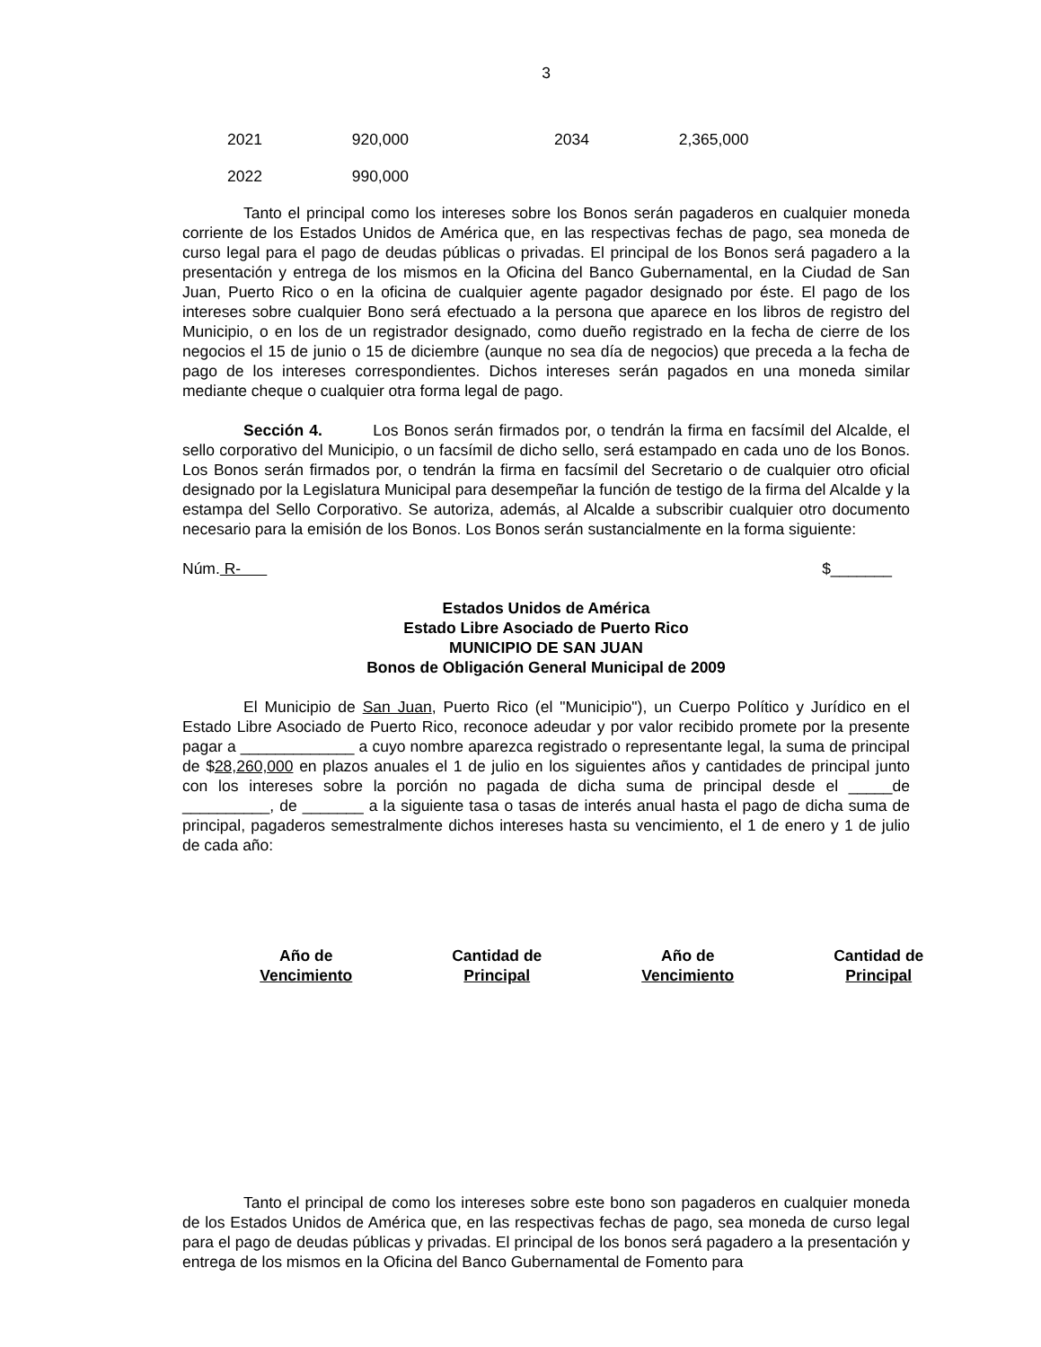3
| 2021 | 920,000 | 2034 | 2,365,000 |
| 2022 | 990,000 | | |
Tanto el principal como los intereses sobre los Bonos serán pagaderos en cualquier moneda corriente de los Estados Unidos de América que, en las respectivas fechas de pago, sea moneda de curso legal para el pago de deudas públicas o privadas. El principal de los Bonos será pagadero a la presentación y entrega de los mismos en la Oficina del Banco Gubernamental, en la Ciudad de San Juan, Puerto Rico o en la oficina de cualquier agente pagador designado por éste. El pago de los intereses sobre cualquier Bono será efectuado a la persona que aparece en los libros de registro del Municipio, o en los de un registrador designado, como dueño registrado en la fecha de cierre de los negocios el 15 de junio o 15 de diciembre (aunque no sea día de negocios) que preceda a la fecha de pago de los intereses correspondientes. Dichos intereses serán pagados en una moneda similar mediante cheque o cualquier otra forma legal de pago.
Sección 4. Los Bonos serán firmados por, o tendrán la firma en facsímil del Alcalde, el sello corporativo del Municipio, o un facsímil de dicho sello, será estampado en cada uno de los Bonos. Los Bonos serán firmados por, o tendrán la firma en facsímil del Secretario o de cualquier otro oficial designado por la Legislatura Municipal para desempeñar la función de testigo de la firma del Alcalde y la estampa del Sello Corporativo. Se autoriza, además, al Alcalde a subscribir cualquier otro documento necesario para la emisión de los Bonos. Los Bonos serán sustancialmente en la forma siguiente:
Núm. R- $_______
Estados Unidos de América
Estado Libre Asociado de Puerto Rico
MUNICIPIO DE SAN JUAN
Bonos de Obligación General Municipal de 2009
El Municipio de San Juan, Puerto Rico (el "Municipio"), un Cuerpo Político y Jurídico en el Estado Libre Asociado de Puerto Rico, reconoce adeudar y por valor recibido promete por la presente pagar a _____________ a cuyo nombre aparezca registrado o representante legal, la suma de principal de $28,260,000 en plazos anuales el 1 de julio en los siguientes años y cantidades de principal junto con los intereses sobre la porción no pagada de dicha suma de principal desde el _____de __________, de _______ a la siguiente tasa o tasas de interés anual hasta el pago de dicha suma de principal, pagaderos semestralmente dichos intereses hasta su vencimiento, el 1 de enero y 1 de julio de cada año:
| Año de Vencimiento | Cantidad de Principal | Año de Vencimiento | Cantidad de Principal |
| --- | --- | --- | --- |
Tanto el principal de como los intereses sobre este bono son pagaderos en cualquier moneda de los Estados Unidos de América que, en las respectivas fechas de pago, sea moneda de curso legal para el pago de deudas públicas y privadas. El principal de los bonos será pagadero a la presentación y entrega de los mismos en la Oficina del Banco Gubernamental de Fomento para